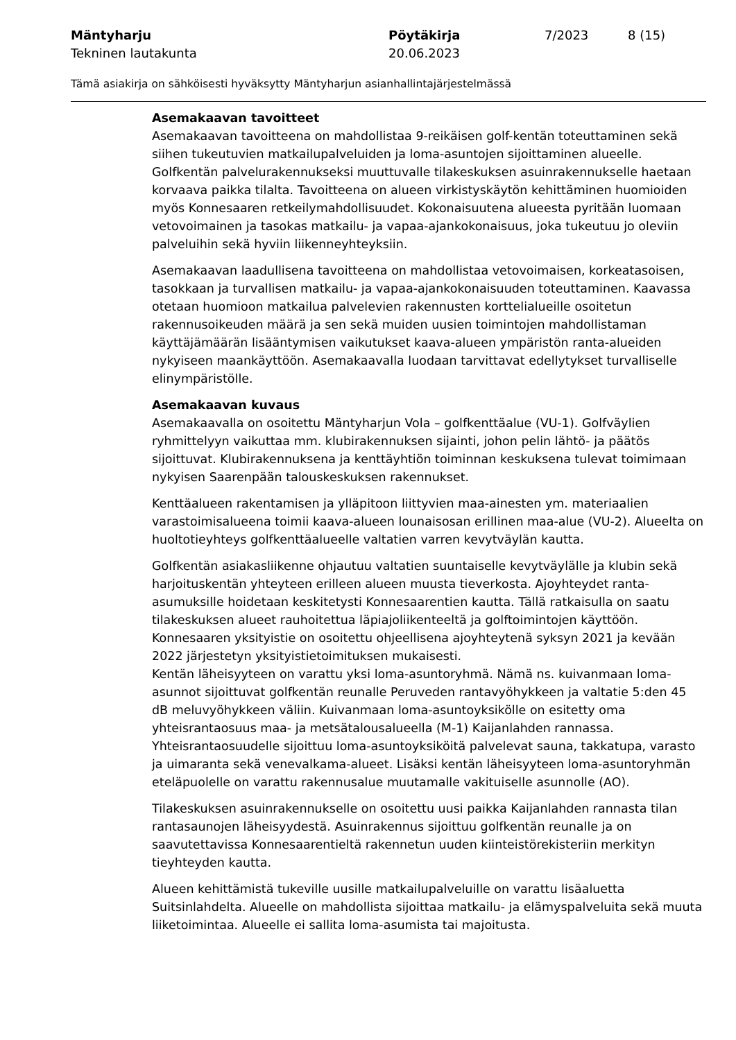Mäntyharju
Tekninen lautakunta
Pöytäkirja
20.06.2023
7/2023 8 (15)
Tämä asiakirja on sähköisesti hyväksytty Mäntyharjun asianhallintajärjestelmässä
Asemakaavan tavoitteet
Asemakaavan tavoitteena on mahdollistaa 9-reikäisen golf-kentän toteuttaminen sekä siihen tukeutuvien matkailupalveluiden ja loma-asuntojen sijoittaminen alueelle. Golfkentän palvelurakennukseksi muuttuvalle tilakeskuksen asuinrakennukselle haetaan korvaava paikka tilalta. Tavoitteena on alueen virkistyskäytön kehittäminen huomioiden myös Konnesaaren retkeilymahdollisuudet. Kokonaisuutena alueesta pyritään luomaan vetovoimainen ja tasokas matkailu- ja vapaa-ajankokonaisuus, joka tukeutuu jo oleviin palveluihin sekä hyviin liikenneyhteyksiin.
Asemakaavan laadullisena tavoitteena on mahdollistaa vetovoimaisen, korkeatasoisen, tasokkaan ja turvallisen matkailu- ja vapaa-ajankokonaisuuden toteuttaminen. Kaavassa otetaan huomioon matkailua palvelevien rakennusten korttelialueille osoitetun rakennusoikeuden määrä ja sen sekä muiden uusien toimintojen mahdollistaman käyttäjämäärän lisääntymisen vaikutukset kaava-alueen ympäristön ranta-alueiden nykyiseen maankäyttöön. Asemakaavalla luodaan tarvittavat edellytykset turvalliselle elinympäristölle.
Asemakaavan kuvaus
Asemakaavalla on osoitettu Mäntyharjun Vola – golfkenttäalue (VU-1). Golfväylien ryhmittelyyn vaikuttaa mm. klubirakennuksen sijainti, johon pelin lähtö- ja päätös sijoittuvat. Klubirakennuksena ja kenttäyhtiön toiminnan keskuksena tulevat toimimaan nykyisen Saarenpään talouskeskuksen rakennukset.
Kenttäalueen rakentamisen ja ylläpitoon liittyvien maa-ainesten ym. materiaalien varastoimisalueena toimii kaava-alueen lounaisosan erillinen maa-alue (VU-2). Alueelta on huoltotieyhteys golfkenttäalueelle valtatien varren kevytväylän kautta.
Golfkentän asiakasliikenne ohjautuu valtatien suuntaiselle kevytväylälle ja klubin sekä harjoituskentän yhteyteen erilleen alueen muusta tieverkosta. Ajoyhteydet ranta-asumuksille hoidetaan keskitetysti Konnesaarentien kautta. Tällä ratkaisulla on saatu tilakeskuksen alueet rauhoitettua läpiajoliikenteeltä ja golftoimintojen käyttöön. Konnesaaren yksityistie on osoitettu ohjeellisena ajoyhteytenä syksyn 2021 ja kevään 2022 järjestetyn yksityistietoimituksen mukaisesti.
Kentän läheisyyteen on varattu yksi loma-asuntoryhmä. Nämä ns. kuivanmaan loma-asunnot sijoittuvat golfkentän reunalle Peruveden rantavyöhykkeen ja valtatie 5:den 45 dB meluvyöhykkeen väliin. Kuivanmaan loma-asuntoyksikölle on esitetty oma yhteisrantaosuus maa- ja metsätalousalueella (M-1) Kaijanlahden rannassa. Yhteisrantaosuudelle sijoittuu loma-asuntoyksiköitä palvelevat sauna, takkatupa, varasto ja uimaranta sekä venevalkama-alueet. Lisäksi kentän läheisyyteen loma-asuntoryhmän eteläpuolelle on varattu rakennusalue muutamalle vakituiselle asunnolle (AO).
Tilakeskuksen asuinrakennukselle on osoitettu uusi paikka Kaijanlahden rannasta tilan rantasaunojen läheisyydestä. Asuinrakennus sijoittuu golfkentän reunalle ja on saavutettavissa Konnesaarentieltä rakennetun uuden kiinteistörekisteriin merkityn tieyhteyden kautta.
Alueen kehittämistä tukeville uusille matkailupalveluille on varattu lisäaluetta Suitsinlahdelta. Alueelle on mahdollista sijoittaa matkailu- ja elämyspalveluita sekä muuta liiketoimintaa. Alueelle ei sallita loma-asumista tai majoitusta.